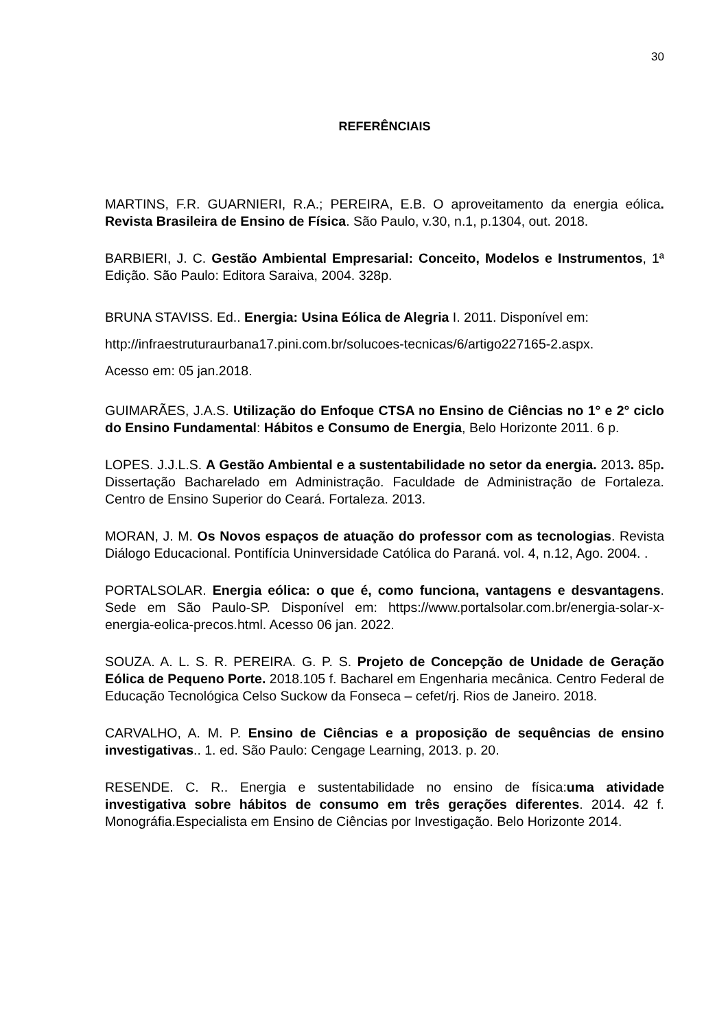30
REFERÊNCIAIS
MARTINS, F.R. GUARNIERI, R.A.; PEREIRA, E.B. O aproveitamento da energia eólica. Revista Brasileira de Ensino de Física. São Paulo, v.30, n.1, p.1304, out. 2018.
BARBIERI, J. C. Gestão Ambiental Empresarial: Conceito, Modelos e Instrumentos, 1ª Edição. São Paulo: Editora Saraiva, 2004. 328p.
BRUNA STAVISS. Ed.. Energia: Usina Eólica de Alegria I. 2011. Disponível em:
http://infraestruturaurbana17.pini.com.br/solucoes-tecnicas/6/artigo227165-2.aspx.
Acesso em: 05 jan.2018.
GUIMARÃES, J.A.S. Utilização do Enfoque CTSA no Ensino de Ciências no 1° e 2° ciclo do Ensino Fundamental: Hábitos e Consumo de Energia, Belo Horizonte 2011. 6 p.
LOPES. J.J.L.S. A Gestão Ambiental e a sustentabilidade no setor da energia. 2013. 85p. Dissertação Bacharelado em Administração. Faculdade de Administração de Fortaleza. Centro de Ensino Superior do Ceará. Fortaleza. 2013.
MORAN, J. M. Os Novos espaços de atuação do professor com as tecnologias. Revista Diálogo Educacional. Pontifícia Uninversidade Católica do Paraná. vol. 4, n.12, Ago. 2004. .
PORTALSOLAR. Energia eólica: o que é, como funciona, vantagens e desvantagens. Sede em São Paulo-SP. Disponível em: https://www.portalsolar.com.br/energia-solar-x-energia-eolica-precos.html. Acesso 06 jan. 2022.
SOUZA. A. L. S. R. PEREIRA. G. P. S. Projeto de Concepção de Unidade de Geração Eólica de Pequeno Porte. 2018.105 f. Bacharel em Engenharia mecânica. Centro Federal de Educação Tecnológica Celso Suckow da Fonseca – cefet/rj. Rios de Janeiro. 2018.
CARVALHO, A. M. P. Ensino de Ciências e a proposição de sequências de ensino investigativas.. 1. ed. São Paulo: Cengage Learning, 2013. p. 20.
RESENDE. C. R.. Energia e sustentabilidade no ensino de física:uma atividade investigativa sobre hábitos de consumo em três gerações diferentes. 2014. 42 f. Monográfia.Especialista em Ensino de Ciências por Investigação. Belo Horizonte 2014.